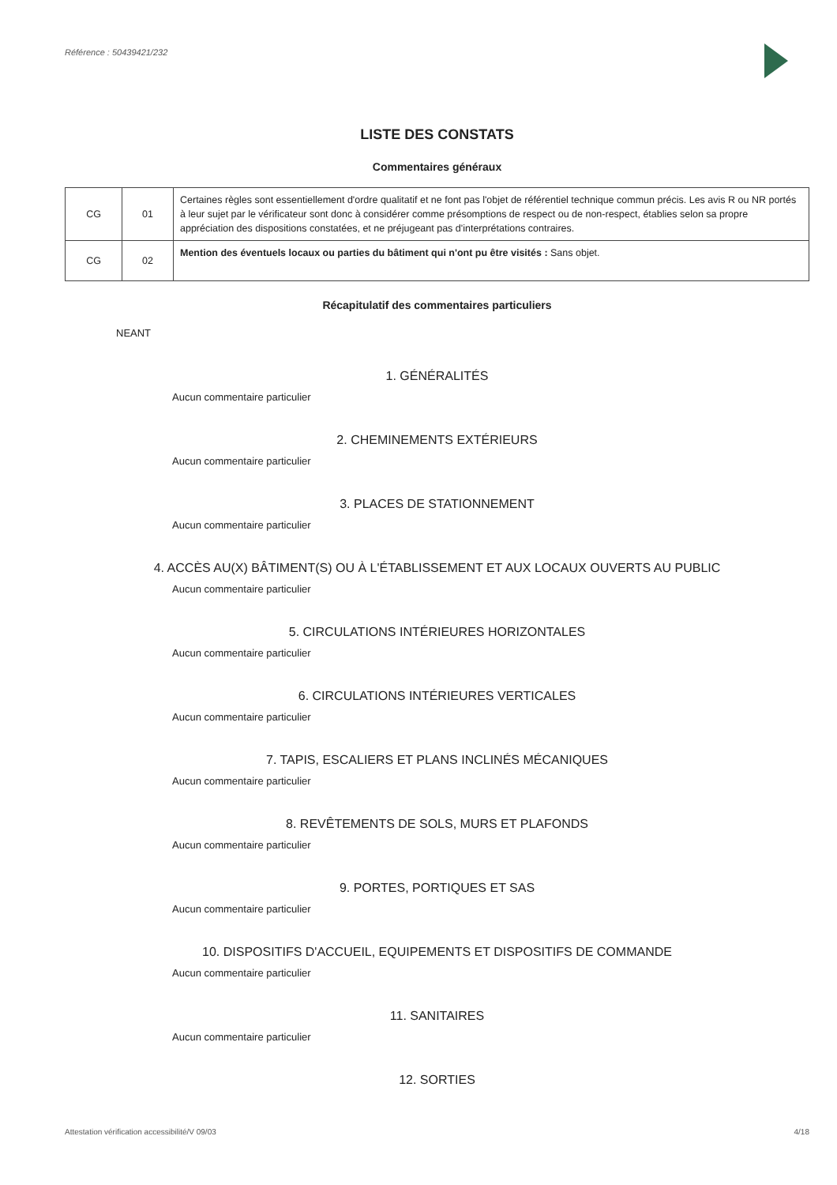Référence : 50439421/232
LISTE DES CONSTATS
Commentaires généraux
| CG | 01 | Certaines règles sont essentiellement d'ordre qualitatif et ne font pas l'objet de référentiel technique commun précis. Les avis R ou NR portés à leur sujet par le vérificateur sont donc à considérer comme présomptions de respect ou de non-respect, établies selon sa propre appréciation des dispositions constatées, et ne préjugeant pas d'interprétations contraires. |
| CG | 02 | Mention des éventuels locaux ou parties du bâtiment qui n'ont pu être visités : Sans objet. |
Récapitulatif des commentaires particuliers
NEANT
1. GÉNÉRALITÉS
Aucun commentaire particulier
2. CHEMINEMENTS EXTÉRIEURS
Aucun commentaire particulier
3. PLACES DE STATIONNEMENT
Aucun commentaire particulier
4. ACCÈS AU(X) BÂTIMENT(S) OU À L'ÉTABLISSEMENT ET AUX LOCAUX OUVERTS AU PUBLIC
Aucun commentaire particulier
5. CIRCULATIONS INTÉRIEURES HORIZONTALES
Aucun commentaire particulier
6. CIRCULATIONS INTÉRIEURES VERTICALES
Aucun commentaire particulier
7. TAPIS, ESCALIERS ET PLANS INCLINÉS MÉCANIQUES
Aucun commentaire particulier
8. REVÊTEMENTS DE SOLS, MURS ET PLAFONDS
Aucun commentaire particulier
9. PORTES, PORTIQUES ET SAS
Aucun commentaire particulier
10. DISPOSITIFS D'ACCUEIL, EQUIPEMENTS ET DISPOSITIFS DE COMMANDE
Aucun commentaire particulier
11. SANITAIRES
Aucun commentaire particulier
12. SORTIES
Attestation vérification accessibilité/V 09/03 4/18